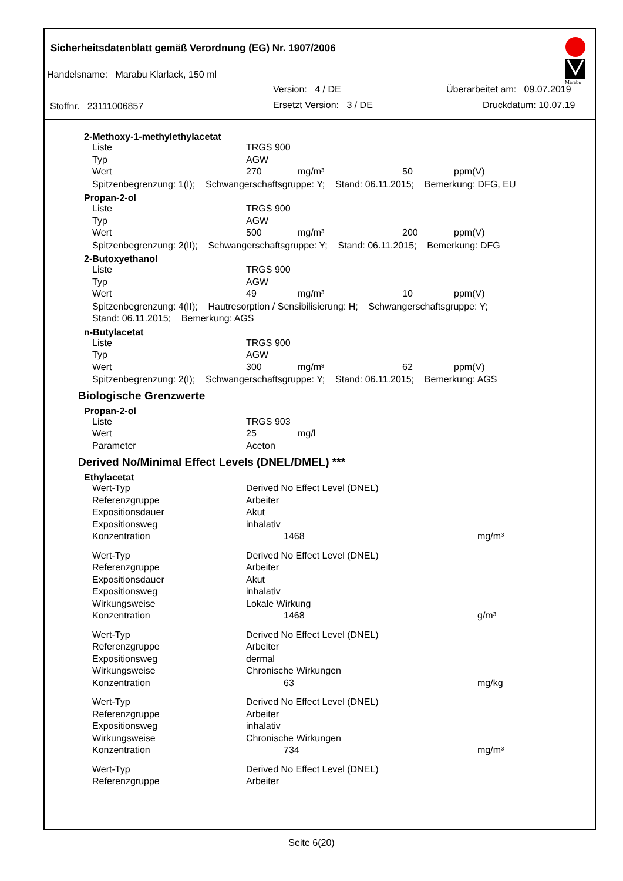Marabu
Sicherheitsdatenblatt gemäß Verordnung (EG) Nr. 1907/2006
Handelsname: Marabu Klarlack, 150 ml
Version: 4 / DE Überarbeitet am: 09.07.2019
Stoffnr. 23111006857 Ersetzt Version: 3 / DE Druckdatum: 10.07.19
2-Methoxy-1-methylethylacetat
| Liste | TRGS 900 | | | |
| Typ | AGW | | | |
| Wert | 270 | mg/m³ | 50 | ppm(V) |
Spitzenbegrenzung: 1(I); Schwangerschaftsgruppe: Y; Stand: 06.11.2015; Bemerkung: DFG, EU
Propan-2-ol
| Liste | TRGS 900 | | | |
| Typ | AGW | | | |
| Wert | 500 | mg/m³ | 200 | ppm(V) |
Spitzenbegrenzung: 2(II); Schwangerschaftsgruppe: Y; Stand: 06.11.2015; Bemerkung: DFG
2-Butoxyethanol
| Liste | TRGS 900 | | | |
| Typ | AGW | | | |
| Wert | 49 | mg/m³ | 10 | ppm(V) |
Spitzenbegrenzung: 4(II); Hautresorption / Sensibilisierung: H; Schwangerschaftsgruppe: Y;
Stand: 06.11.2015; Bemerkung: AGS
n-Butylacetat
| Liste | TRGS 900 | | | |
| Typ | AGW | | | |
| Wert | 300 | mg/m³ | 62 | ppm(V) |
Spitzenbegrenzung: 2(I); Schwangerschaftsgruppe: Y; Stand: 06.11.2015; Bemerkung: AGS
Biologische Grenzwerte
Propan-2-ol
| Liste | TRGS 903 | |
| Wert | 25 | mg/l |
| Parameter | Aceton | |
Derived No/Minimal Effect Levels (DNEL/DMEL) ***
Ethylacetat
| Wert-Typ | Derived No Effect Level (DNEL) | |
| Referenzgruppe | Arbeiter | |
| Expositionsdauer | Akut | |
| Expositionsweg | inhalativ | |
| Konzentration | 1468 | mg/m³ |
| Wert-Typ | Derived No Effect Level (DNEL) | |
| Referenzgruppe | Arbeiter | |
| Expositionsdauer | Akut | |
| Expositionsweg | inhalativ | |
| Wirkungsweise | Lokale Wirkung | |
| Konzentration | 1468 | g/m³ |
| Wert-Typ | Derived No Effect Level (DNEL) | |
| Referenzgruppe | Arbeiter | |
| Expositionsweg | dermal | |
| Wirkungsweise | Chronische Wirkungen | |
| Konzentration | 63 | mg/kg |
| Wert-Typ | Derived No Effect Level (DNEL) | |
| Referenzgruppe | Arbeiter | |
| Expositionsweg | inhalativ | |
| Wirkungsweise | Chronische Wirkungen | |
| Konzentration | 734 | mg/m³ |
| Wert-Typ | Derived No Effect Level (DNEL) | |
| Referenzgruppe | Arbeiter | |
Seite 6(20)